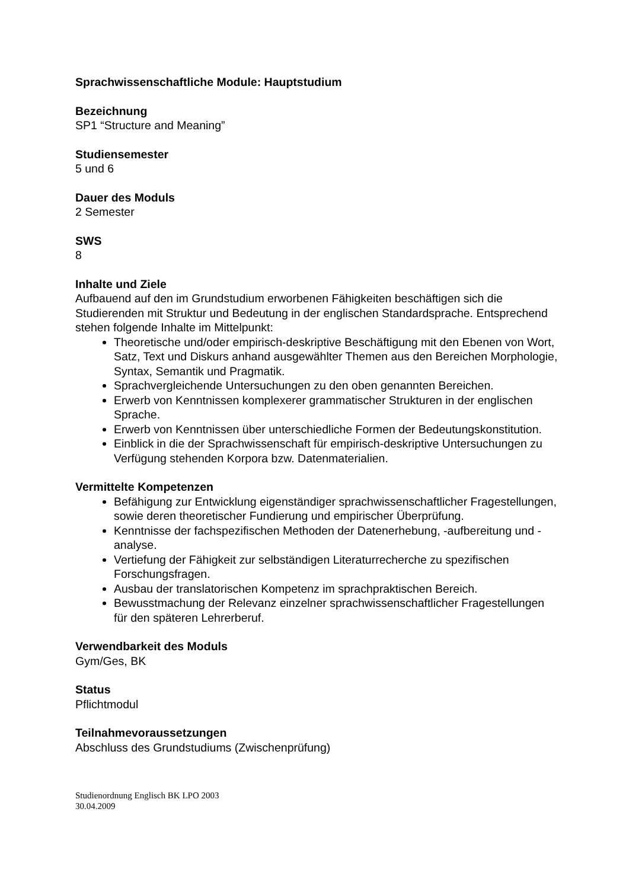Sprachwissenschaftliche Module: Hauptstudium
Bezeichnung
SP1 “Structure and Meaning”
Studiensemester
5 und 6
Dauer des Moduls
2 Semester
SWS
8
Inhalte und Ziele
Aufbauend auf den im Grundstudium erworbenen Fähigkeiten beschäftigen sich die Studierenden mit Struktur und Bedeutung in der englischen Standardsprache. Entsprechend stehen folgende Inhalte im Mittelpunkt:
Theoretische und/oder empirisch-deskriptive Beschäftigung mit den Ebenen von Wort, Satz, Text und Diskurs anhand ausgewählter Themen aus den Bereichen Morphologie, Syntax, Semantik und Pragmatik.
Sprachvergleichende Untersuchungen zu den oben genannten Bereichen.
Erwerb von Kenntnissen komplexerer grammatischer Strukturen in der englischen Sprache.
Erwerb von Kenntnissen über unterschiedliche Formen der Bedeutungskonstitution.
Einblick in die der Sprachwissenschaft für empirisch-deskriptive Untersuchungen zu Verfügung stehenden Korpora bzw. Datenmaterialien.
Vermittelte Kompetenzen
Befähigung zur Entwicklung eigenständiger sprachwissenschaftlicher Fragestellungen, sowie deren theoretischer Fundierung und empirischer Überprüfung.
Kenntnisse der fachspezifischen Methoden der Datenerhebung, -aufbereitung und -analyse.
Vertiefung der Fähigkeit zur selbständigen Literaturrecherche zu spezifischen Forschungsfragen.
Ausbau der translatorischen Kompetenz im sprachpraktischen Bereich.
Bewusstmachung der Relevanz einzelner sprachwissenschaftlicher Fragestellungen für den späteren Lehrerberuf.
Verwendbarkeit des Moduls
Gym/Ges, BK
Status
Pflichtmodul
Teilnahmevoraussetzungen
Abschluss des Grundstudiums (Zwischenprüfung)
Studienordnung Englisch BK LPO 2003
30.04.2009